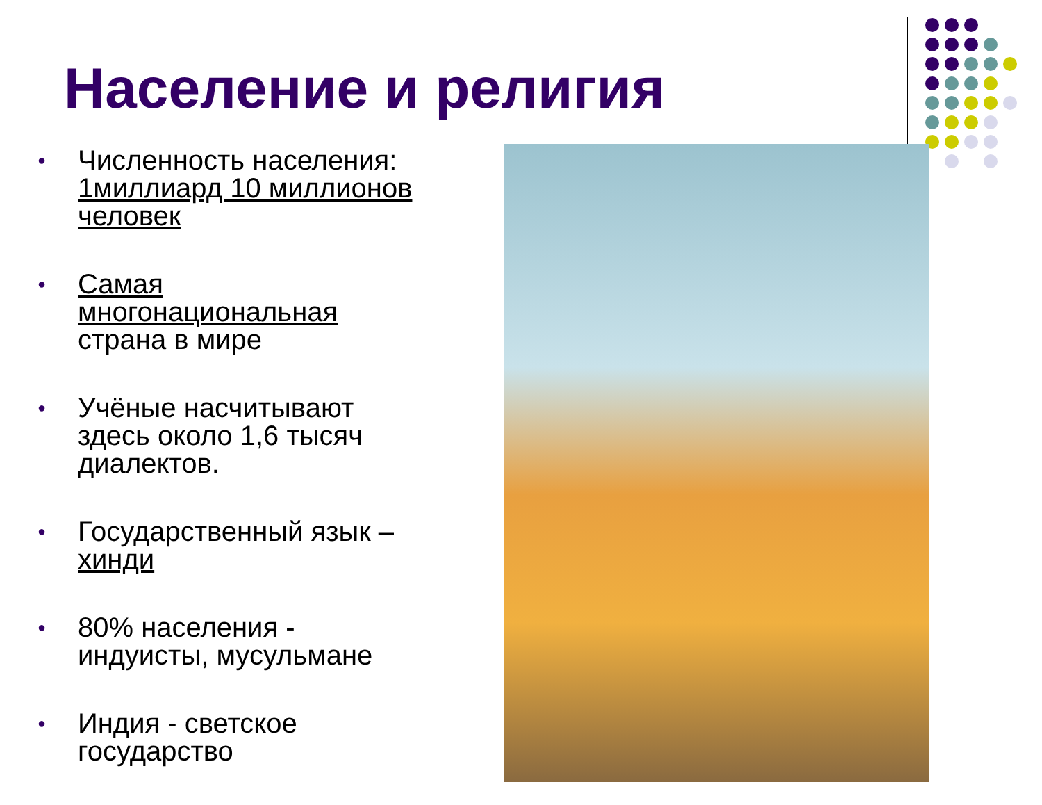Население и религия
● Численность населения: 1миллиард 10 миллионов человек
● Самая многонациональная страна в мире
● Учёные насчитывают здесь около 1,6 тысяч диалектов.
● Государственный язык – хинди
● 80% населения - индуисты, мусульмане
● Индия - светское государство